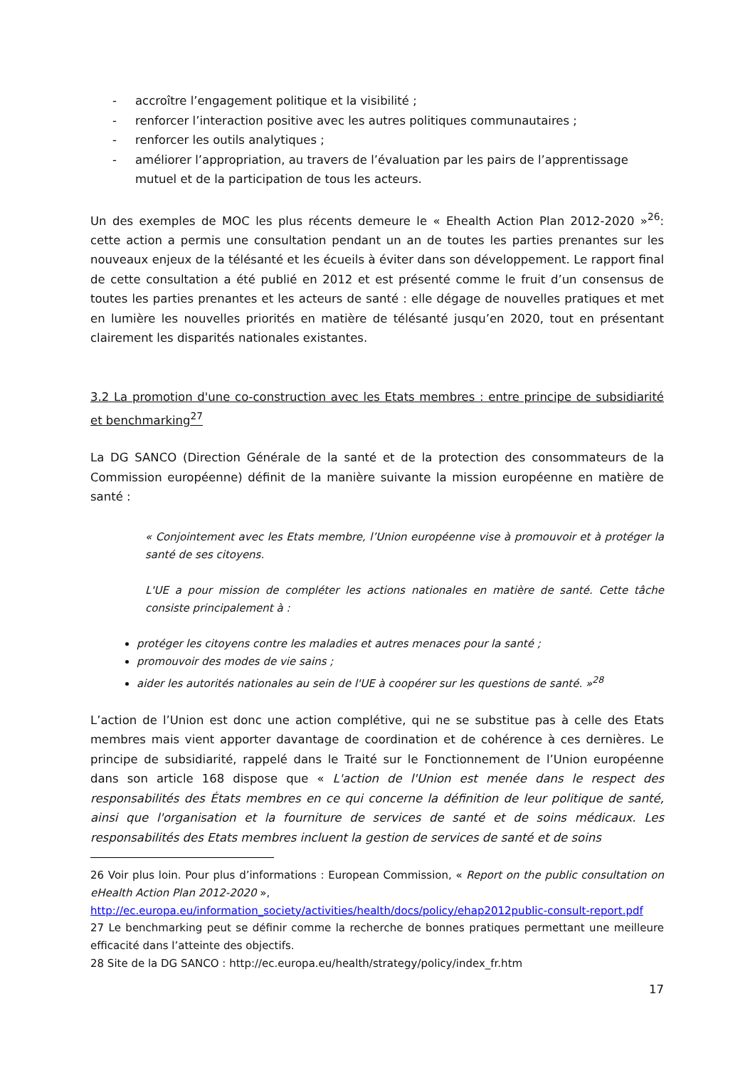- accroître l’engagement politique et la visibilité ;
- renforcer l’interaction positive avec les autres politiques communautaires ;
- renforcer les outils analytiques ;
- améliorer l’appropriation, au travers de l’évaluation par les pairs de l’apprentissage mutuel et de la participation de tous les acteurs.
Un des exemples de MOC les plus récents demeure le « Ehealth Action Plan 2012-2020 »<sup>26</sup>: cette action a permis une consultation pendant un an de toutes les parties prenantes sur les nouveaux enjeux de la télésanté et les écueils à éviter dans son développement. Le rapport final de cette consultation a été publié en 2012 et est présenté comme le fruit d’un consensus de toutes les parties prenantes et les acteurs de santé : elle dégage de nouvelles pratiques et met en lumière les nouvelles priorités en matière de télésanté jusqu’en 2020, tout en présentant clairement les disparités nationales existantes.
3.2 La promotion d'une co-construction avec les Etats membres : entre principe de subsidiarité et benchmarking<sup>27</sup>
La DG SANCO (Direction Générale de la santé et de la protection des consommateurs de la Commission européenne) définit de la manière suivante la mission européenne en matière de santé :
« Conjointement avec les Etats membre, l’Union européenne vise à promouvoir et à protéger la santé de ses citoyens.
L'UE a pour mission de compléter les actions nationales en matière de santé. Cette tâche consiste principalement à :
protéger les citoyens contre les maladies et autres menaces pour la santé ;
promouvoir des modes de vie sains ;
aider les autorités nationales au sein de l'UE à coopérer sur les questions de santé. »<sup>28</sup>
L’action de l’Union est donc une action complétive, qui ne se substitue pas à celle des Etats membres mais vient apporter davantage de coordination et de cohérence à ces dernières. Le principe de subsidiarité, rappelé dans le Traité sur le Fonctionnement de l’Union européenne dans son article 168 dispose que « L'action de l'Union est menée dans le respect des responsabilités des États membres en ce qui concerne la définition de leur politique de santé, ainsi que l'organisation et la fourniture de services de santé et de soins médicaux. Les responsabilités des Etats membres incluent la gestion de services de santé et de soins
26 Voir plus loin. Pour plus d’informations : European Commission, « Report on the public consultation on eHealth Action Plan 2012-2020 »,
http://ec.europa.eu/information_society/activities/health/docs/policy/ehap2012public-consult-report.pdf
27 Le benchmarking peut se définir comme la recherche de bonnes pratiques permettant une meilleure efficacité dans l’atteinte des objectifs.
28 Site de la DG SANCO : http://ec.europa.eu/health/strategy/policy/index_fr.htm
17